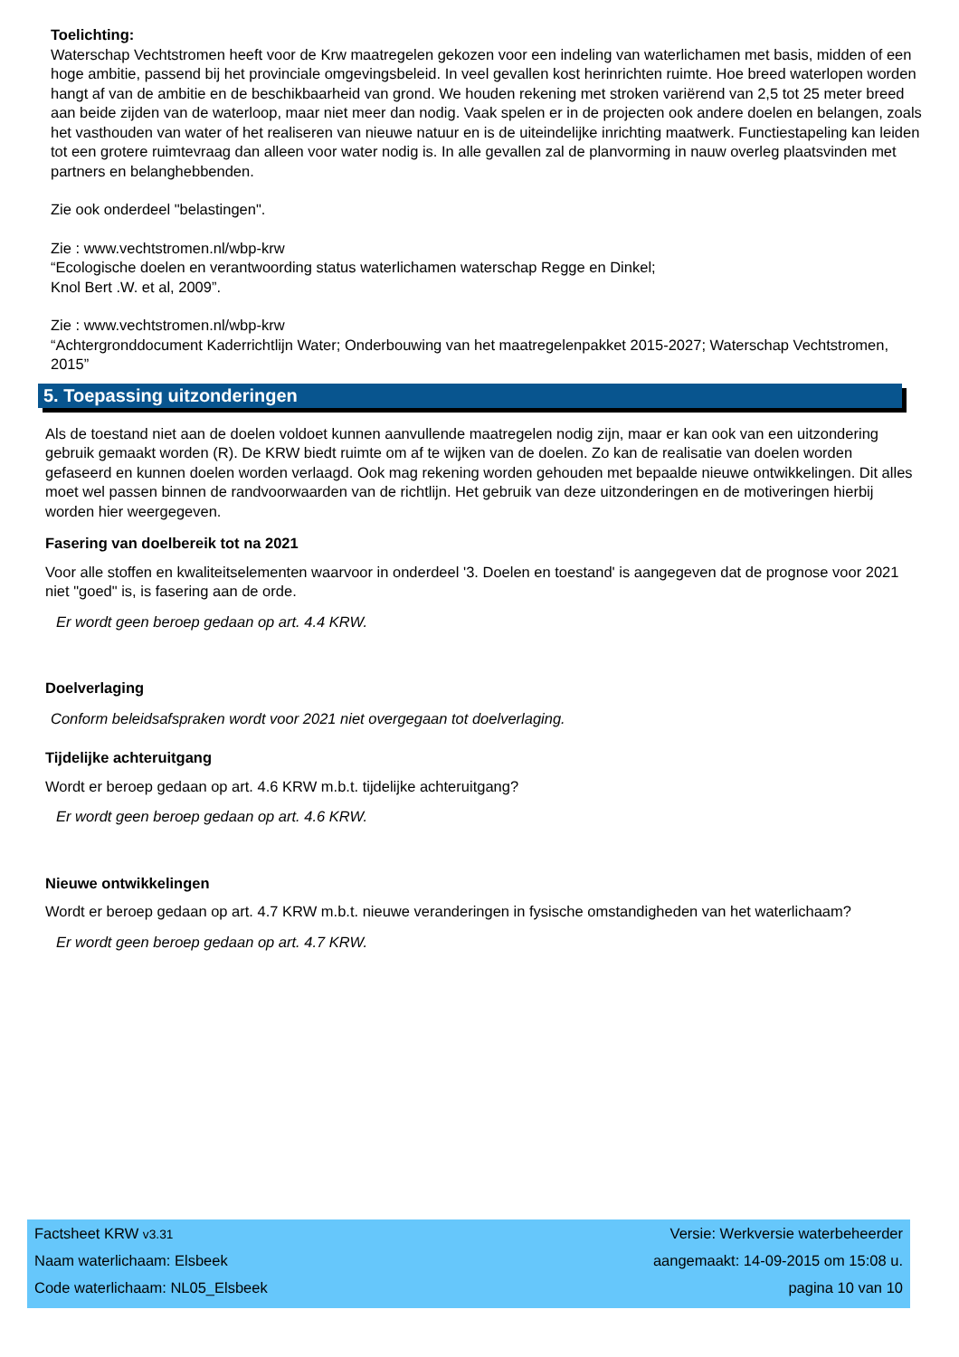Toelichting:
Waterschap Vechtstromen heeft voor de Krw maatregelen gekozen voor een indeling van waterlichamen met basis, midden of een hoge ambitie, passend bij het provinciale omgevingsbeleid. In veel gevallen kost herinrichten ruimte. Hoe breed waterlopen worden hangt af van de ambitie en de beschikbaarheid van grond. We houden rekening met stroken variërend van 2,5 tot 25 meter breed aan beide zijden van de waterloop, maar niet meer dan nodig. Vaak spelen er in de projecten ook andere doelen en belangen, zoals het vasthouden van water of het realiseren van nieuwe natuur en is de uiteindelijke inrichting maatwerk. Functiestapeling kan leiden tot een grotere ruimtevraag dan alleen voor water nodig is. In alle gevallen zal de planvorming in nauw overleg plaatsvinden met partners en belanghebbenden.
Zie ook onderdeel "belastingen".
Zie : www.vechtstromen.nl/wbp-krw
“Ecologische doelen en verantwoording status waterlichamen waterschap Regge en Dinkel;
Knol Bert .W. et al, 2009”.
Zie : www.vechtstromen.nl/wbp-krw
“Achtergronddocument Kaderrichtlijn Water; Onderbouwing van het maatregelenpakket 2015-2027; Waterschap Vechtstromen, 2015”
5. Toepassing uitzonderingen
Als de toestand niet aan de doelen voldoet kunnen aanvullende maatregelen nodig zijn, maar er kan ook van een uitzondering gebruik gemaakt worden (R). De KRW biedt ruimte om af te wijken van de doelen. Zo kan de realisatie van doelen worden gefaseerd en kunnen doelen worden verlaagd. Ook mag rekening worden gehouden met bepaalde nieuwe ontwikkelingen. Dit alles moet wel passen binnen de randvoorwaarden van de richtlijn. Het gebruik van deze uitzonderingen en de motiveringen hierbij worden hier weergegeven.
Fasering van doelbereik tot na 2021
Voor alle stoffen en kwaliteitselementen waarvoor in onderdeel '3. Doelen en toestand' is aangegeven dat de prognose voor 2021 niet "goed" is, is fasering aan de orde.
Er wordt geen beroep gedaan op art. 4.4 KRW.
Doelverlaging
Conform beleidsafspraken wordt voor 2021 niet overgegaan tot doelverlaging.
Tijdelijke achteruitgang
Wordt er beroep gedaan op art. 4.6 KRW m.b.t. tijdelijke achteruitgang?
Er wordt geen beroep gedaan op art. 4.6 KRW.
Nieuwe ontwikkelingen
Wordt er beroep gedaan op art. 4.7 KRW m.b.t. nieuwe veranderingen in fysische omstandigheden van het waterlichaam?
Er wordt geen beroep gedaan op art. 4.7 KRW.
| Factsheet KRW v3.31 | Versie: Werkversie waterbeheerder |
| Naam waterlichaam: Elsbeek | aangemaakt: 14-09-2015 om 15:08 u. |
| Code waterlichaam: NL05_Elsbeek | pagina 10 van 10 |